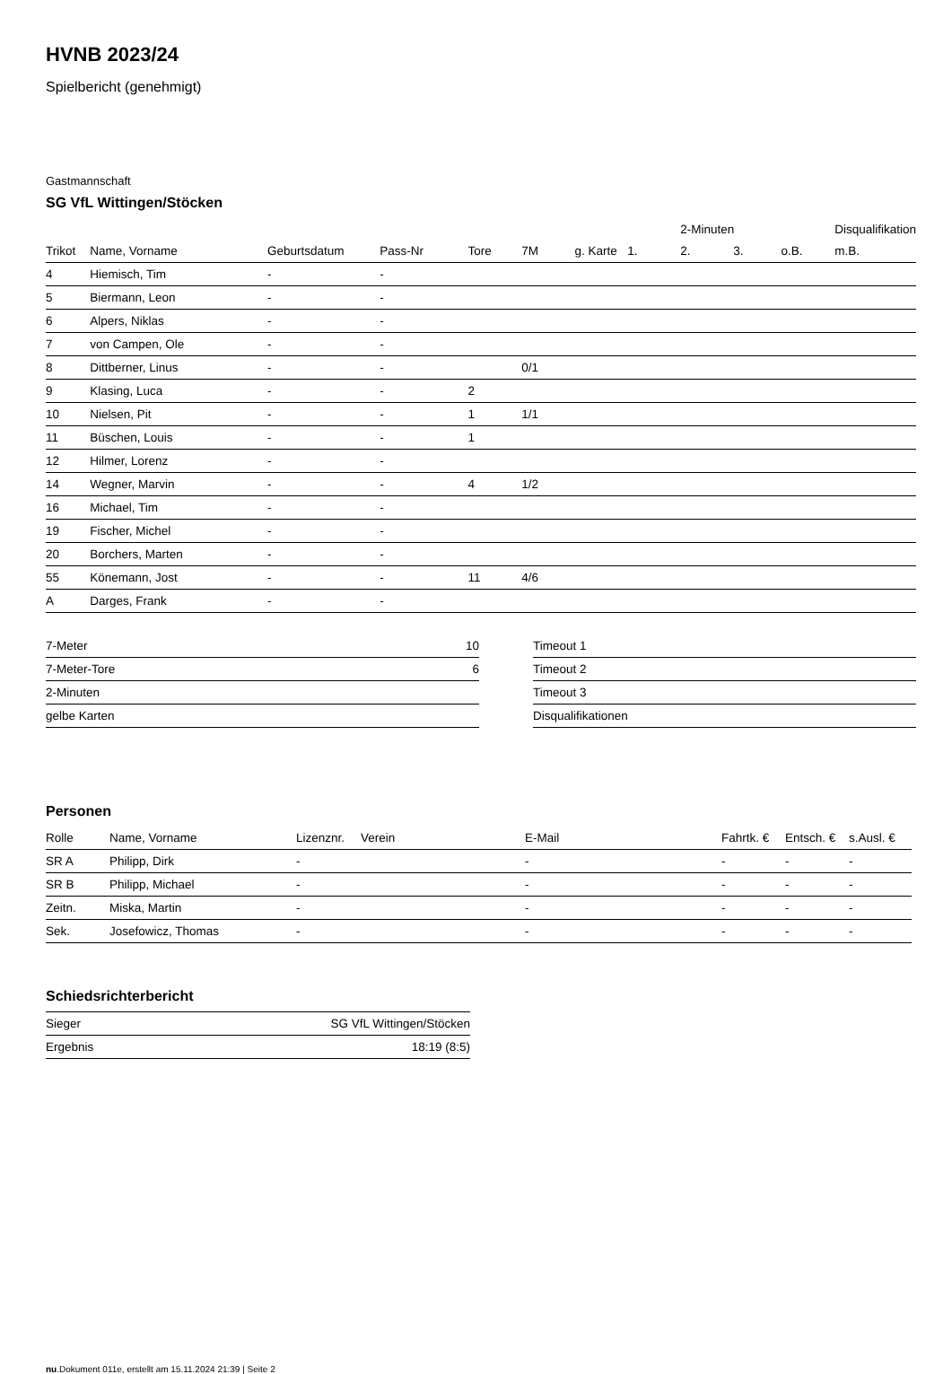HVNB 2023/24
Spielbericht (genehmigt)
Gastmannschaft
SG VfL Wittingen/Stöcken
| | | | | | | | | 2-Minuten | | | Disqualifikation |
| --- | --- | --- | --- | --- | --- | --- | --- | --- | --- | --- | --- |
| Trikot | Name, Vorname | Geburtsdatum | Pass-Nr | Tore | 7M | g. Karte | 1. | 2. | 3. | o.B. | m.B. |
| 4 | Hiemisch, Tim | - | - | | | | | | | | |
| 5 | Biermann, Leon | - | - | | | | | | | | |
| 6 | Alpers, Niklas | - | - | | | | | | | | |
| 7 | von Campen, Ole | - | - | | | | | | | | |
| 8 | Dittberner, Linus | - | - | | 0/1 | | | | | | |
| 9 | Klasing, Luca | - | - | 2 | | | | | | | |
| 10 | Nielsen, Pit | - | - | 1 | 1/1 | | | | | | |
| 11 | Büschen, Louis | - | - | 1 | | | | | | | |
| 12 | Hilmer, Lorenz | - | - | | | | | | | | |
| 14 | Wegner, Marvin | - | - | 4 | 1/2 | | | | | | |
| 16 | Michael, Tim | - | - | | | | | | | | |
| 19 | Fischer, Michel | - | - | | | | | | | | |
| 20 | Borchers, Marten | - | - | | | | | | | | |
| 55 | Könemann, Jost | - | - | 11 | 4/6 | | | | | | |
| A | Darges, Frank | - | - | | | | | | | | |
| 7-Meter | 10 |
| 7-Meter-Tore | 6 |
| 2-Minuten | |
| gelbe Karten | |
| Timeout 1 |
| Timeout 2 |
| Timeout 3 |
| Disqualifikationen |
Personen
| Rolle | Name, Vorname | Lizenznr. | Verein | E-Mail | Fahrtk. € | Entsch. € | s.Ausl. € |
| --- | --- | --- | --- | --- | --- | --- | --- |
| SR A | Philipp, Dirk | - | | - | - | - | - |
| SR B | Philipp, Michael | - | | - | - | - | - |
| Zeitn. | Miska, Martin | - | | - | - | - | - |
| Sek. | Josefowicz, Thomas | - | | - | - | - | - |
Schiedsrichterbericht
| Sieger | SG VfL Wittingen/Stöcken |
| Ergebnis | 18:19 (8:5) |
nu.Dokument 011e, erstellt am 15.11.2024 21:39 | Seite 2